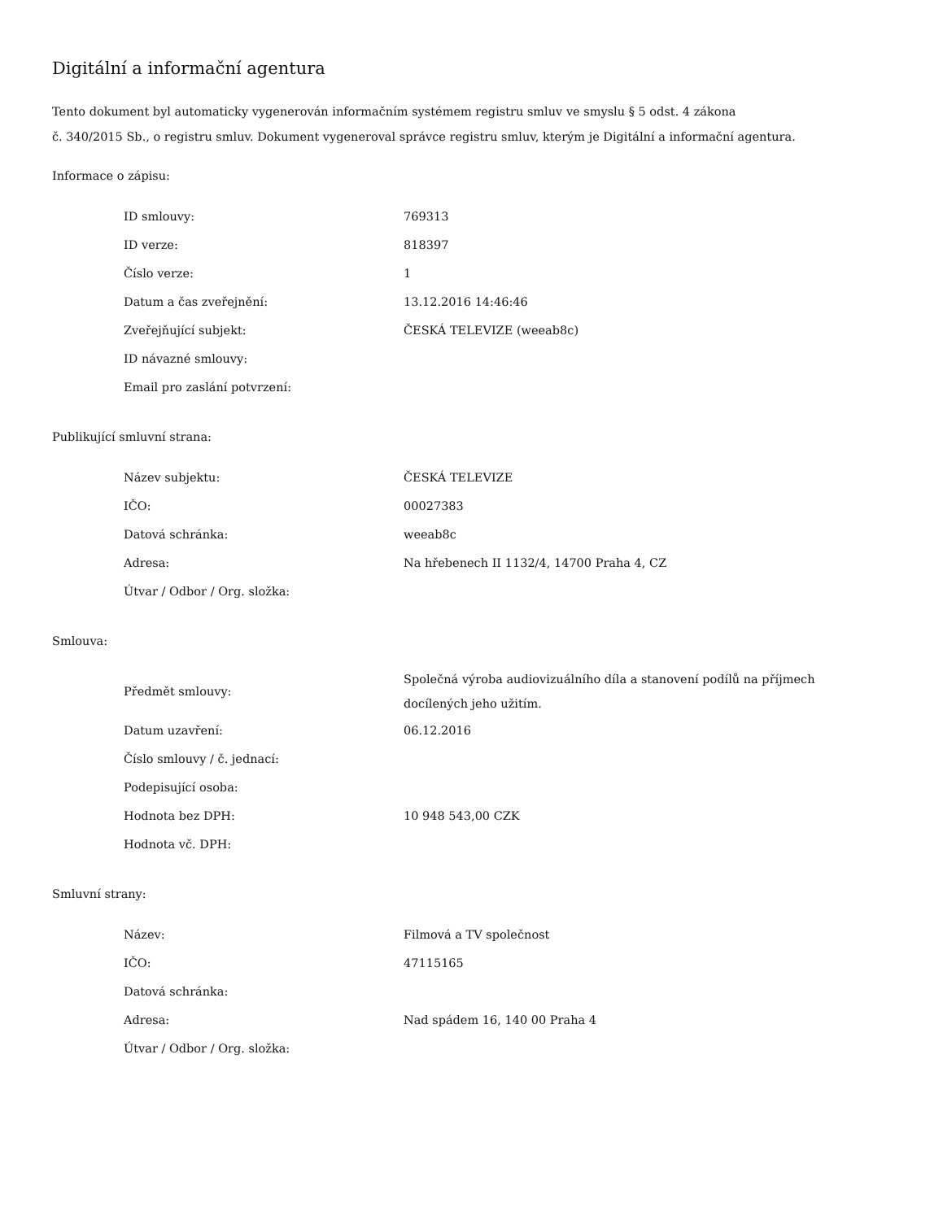Digitální a informační agentura
Tento dokument byl automaticky vygenerován informačním systémem registru smluv ve smyslu § 5 odst. 4 zákona
č. 340/2015 Sb., o registru smluv. Dokument vygeneroval správce registru smluv, kterým je Digitální a informační agentura.
Informace o zápisu:
| ID smlouvy: | 769313 |
| ID verze: | 818397 |
| Číslo verze: | 1 |
| Datum a čas zveřejnění: | 13.12.2016 14:46:46 |
| Zveřejňující subjekt: | ČESKÁ TELEVIZE (weeab8c) |
| ID návazné smlouvy: | |
| Email pro zaslání potvrzení: | |
Publikující smluvní strana:
| Název subjektu: | ČESKÁ TELEVIZE |
| IČO: | 00027383 |
| Datová schránka: | weeab8c |
| Adresa: | Na hřebenech II 1132/4, 14700 Praha 4, CZ |
| Útvar / Odbor / Org. složka: | |
Smlouva:
| Předmět smlouvy: | Společná výroba audiovizuálního díla a stanovení podílů na příjmech docílených jeho užitím. |
| Datum uzavření: | 06.12.2016 |
| Číslo smlouvy / č. jednací: | |
| Podepisující osoba: | |
| Hodnota bez DPH: | 10 948 543,00 CZK |
| Hodnota vč. DPH: | |
Smluvní strany:
| Název: | Filmová a TV společnost |
| IČO: | 47115165 |
| Datová schránka: | |
| Adresa: | Nad spádem 16, 140 00 Praha 4 |
| Útvar / Odbor / Org. složka: | |